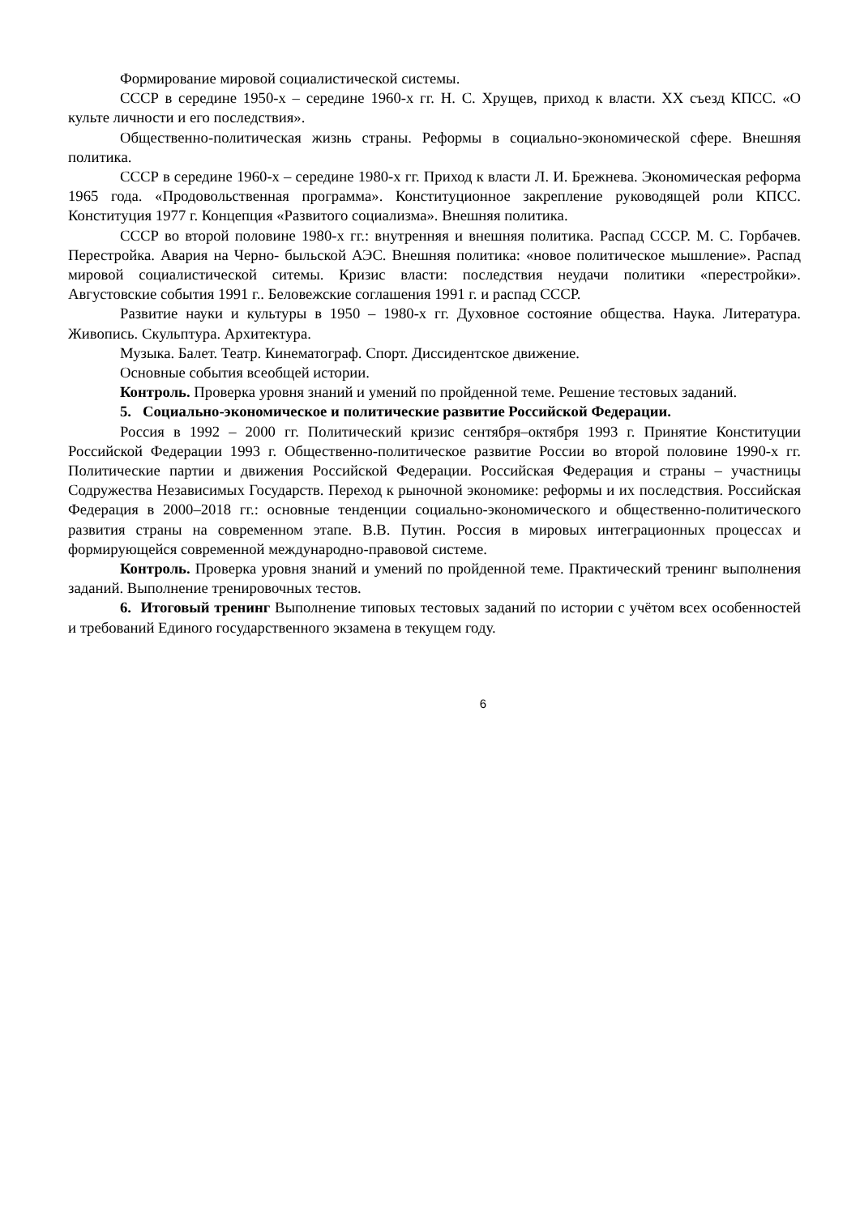Формирование мировой социалистической системы.
СССР в середине 1950-х – середине 1960-х гг. Н. С. Хрущев, приход к власти. XX съезд КПСС. «О культе личности и его последствия».
Общественно-политическая жизнь страны. Реформы в социально-экономической сфере. Внешняя политика.
СССР в середине 1960-х – середине 1980-х гг. Приход к власти Л. И. Брежнева. Экономическая реформа 1965 года. «Продовольственная программа». Конституционное закрепление руководящей роли КПСС. Конституция 1977 г. Концепция «Развитого социализма». Внешняя политика.
СССР во второй половине 1980-х гг.: внутренняя и внешняя политика. Распад СССР. М. С. Горбачев. Перестройка. Авария на Черно- быльской АЭС. Внешняя политика: «новое политическое мышление». Распад мировой социалистической ситемы. Кризис власти: последствия неудачи политики «перестройки». Августовские события 1991 г.. Беловежские соглашения 1991 г. и распад СССР.
Развитие науки и культуры в 1950 – 1980-х гг. Духовное состояние общества. Наука. Литература. Живопись. Скульптура. Архитектура.
Музыка. Балет. Театр. Кинематограф. Спорт. Диссидентское движение.
Основные события всеобщей истории.
Контроль. Проверка уровня знаний и умений по пройденной теме. Решение тестовых заданий.
5. Социально-экономическое и политические развитие Российской Федерации.
Россия в 1992 – 2000 гг. Политический кризис сентября–октября 1993 г. Принятие Конституции Российской Федерации 1993 г. Общественно-политическое развитие России во второй половине 1990-х гг. Политические партии и движения Российской Федерации. Российская Федерация и страны – участницы Содружества Независимых Государств. Переход к рыночной экономике: реформы и их последствия. Российская Федерация в 2000–2018 гг.: основные тенденции социально-экономического и общественно-политического развития страны на современном этапе. В.В. Путин. Россия в мировых интеграционных процессах и формирующейся современной международно-правовой системе.
Контроль. Проверка уровня знаний и умений по пройденной теме. Практический тренинг выполнения заданий. Выполнение тренировочных тестов.
6. Итоговый тренинг Выполнение типовых тестовых заданий по истории с учётом всех особенностей и требований Единого государственного экзамена в текущем году.
6